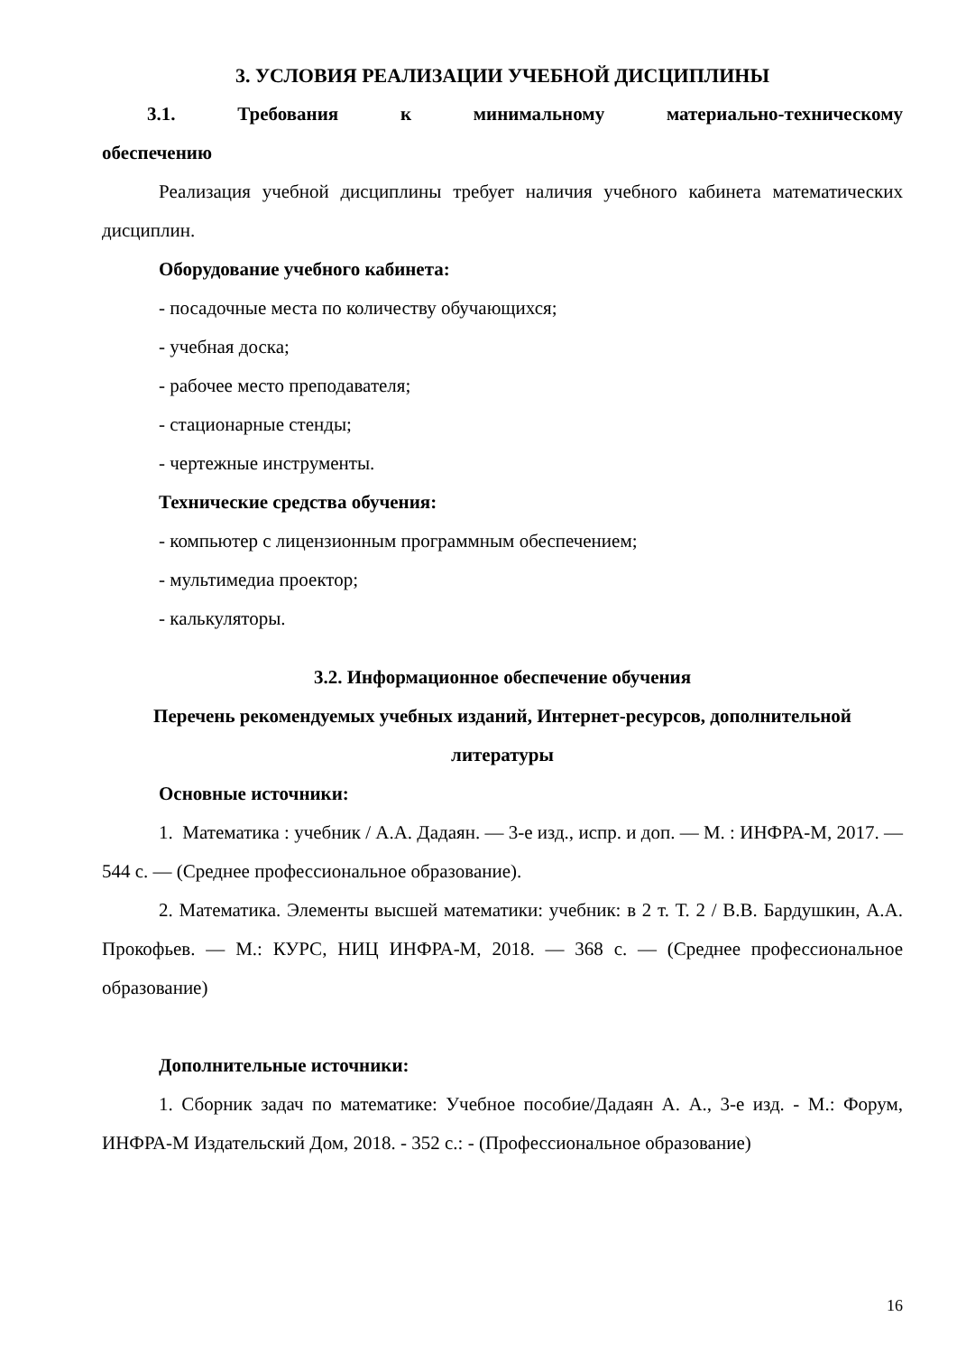3. УСЛОВИЯ РЕАЛИЗАЦИИ УЧЕБНОЙ ДИСЦИПЛИНЫ
3.1. Требования к минимальному материально-техническому
обеспечению
Реализация учебной дисциплины требует наличия учебного кабинета математических дисциплин.
Оборудование учебного кабинета:
- посадочные места по количеству обучающихся;
- учебная доска;
- рабочее место преподавателя;
- стационарные стенды;
- чертежные инструменты.
Технические средства обучения:
- компьютер с лицензионным программным обеспечением;
- мультимедиа проектор;
- калькуляторы.
3.2. Информационное обеспечение обучения
Перечень рекомендуемых учебных изданий, Интернет-ресурсов, дополнительной литературы
Основные источники:
1. Математика : учебник / А.А. Дадаян. — 3-е изд., испр. и доп. — М. : ИНФРА-М, 2017. — 544 с. — (Среднее профессиональное образование).
2. Математика. Элементы высшей математики: учебник: в 2 т. Т. 2 / В.В. Бардушкин, А.А. Прокофьев. — М.: КУРС, НИЦ ИНФРА-М, 2018. — 368 с. — (Среднее профессиональное образование)
Дополнительные источники:
1. Сборник задач по математике: Учебное пособие/Дадаян А. А., 3-е изд. - М.: Форум, ИНФРА-М Издательский Дом, 2018. - 352 с.: - (Профессиональное образование)
16